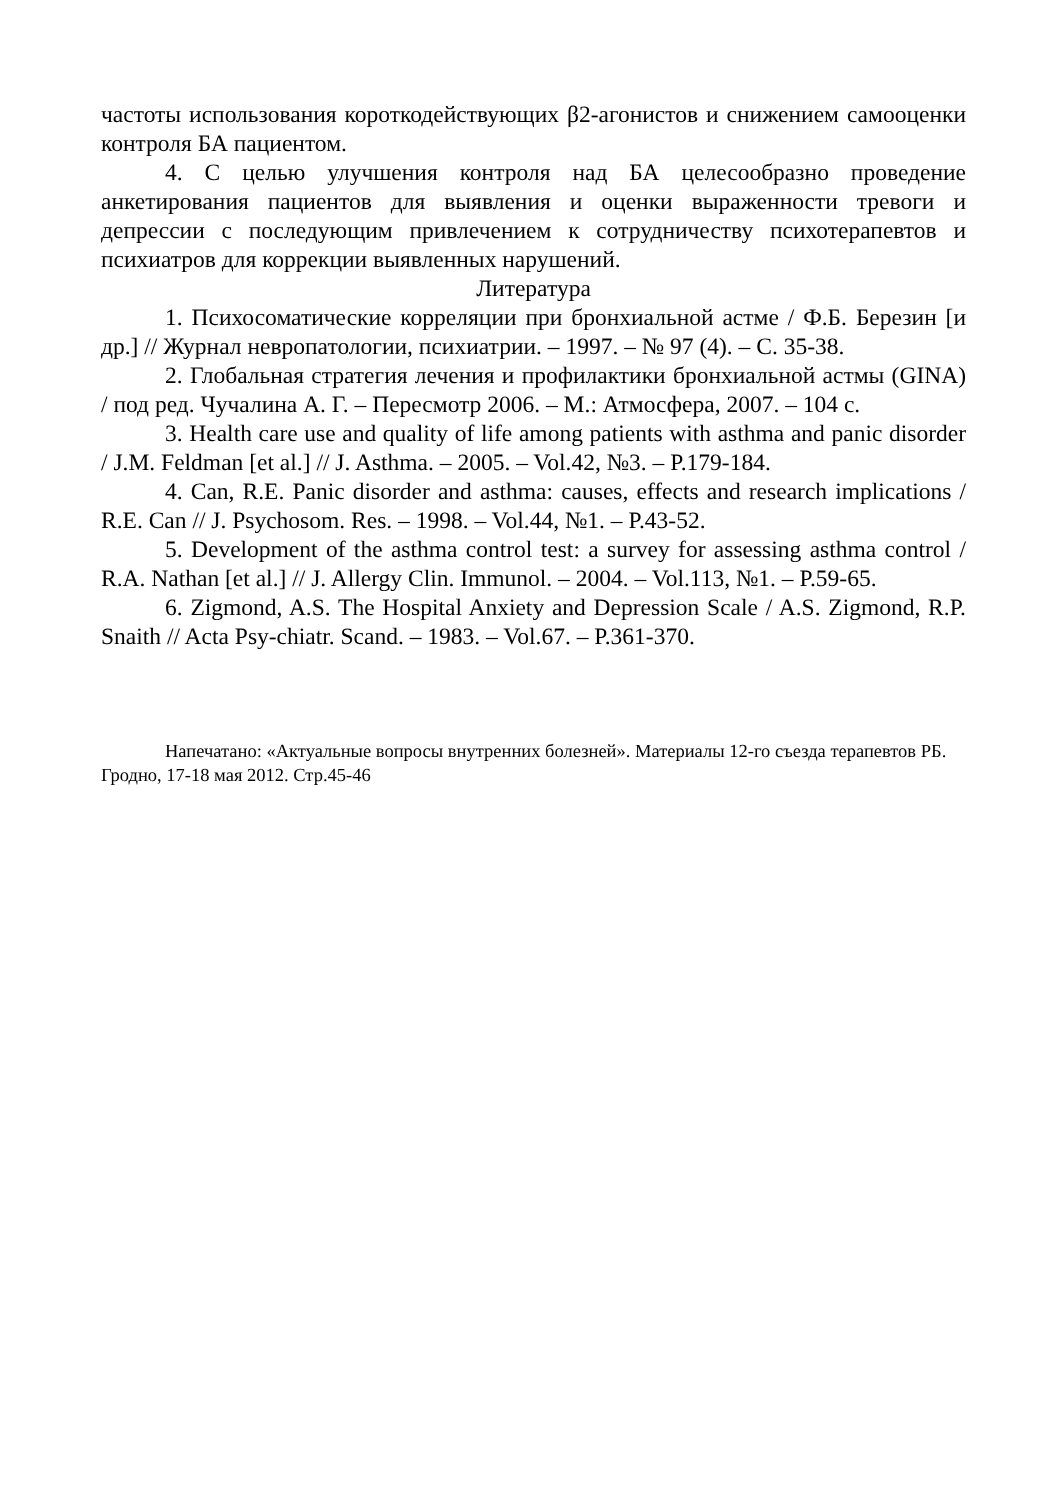частоты использования короткодействующих β2-агонистов и снижением самооценки контроля БА пациентом.
4. С целью улучшения контроля над БА целесообразно проведение анкетирования пациентов для выявления и оценки выраженности тревоги и депрессии с последующим привлечением к сотрудничеству психотерапевтов и психиатров для коррекции выявленных нарушений.
Литература
1. Психосоматические корреляции при бронхиальной астме / Ф.Б. Березин [и др.] // Журнал невропатологии, психиатрии. – 1997. – № 97 (4). – С. 35-38.
2. Глобальная стратегия лечения и профилактики бронхиальной астмы (GINA) / под ред. Чучалина А. Г. – Пересмотр 2006. – М.: Атмосфера, 2007. – 104 с.
3. Health care use and quality of life among patients with asthma and panic disorder / J.M. Feldman [et al.] // J. Asthma. – 2005. – Vol.42, №3. – P.179-184.
4. Can, R.E. Panic disorder and asthma: causes, effects and research implications / R.E. Can // J. Psychosom. Res. – 1998. – Vol.44, №1. – P.43-52.
5. Development of the asthma control test: a survey for assessing asthma control / R.A. Nathan [et al.] // J. Allergy Clin. Immunol. – 2004. – Vol.113, №1. – P.59-65.
6. Zigmond, A.S. The Hospital Anxiety and Depression Scale / A.S. Zigmond, R.P. Snaith // Acta Psy-chiatr. Scand. – 1983. – Vol.67. – P.361-370.
Напечатано: «Актуальные вопросы внутренних болезней». Материалы 12-го съезда терапевтов РБ. Гродно, 17-18 мая 2012. Стр.45-46